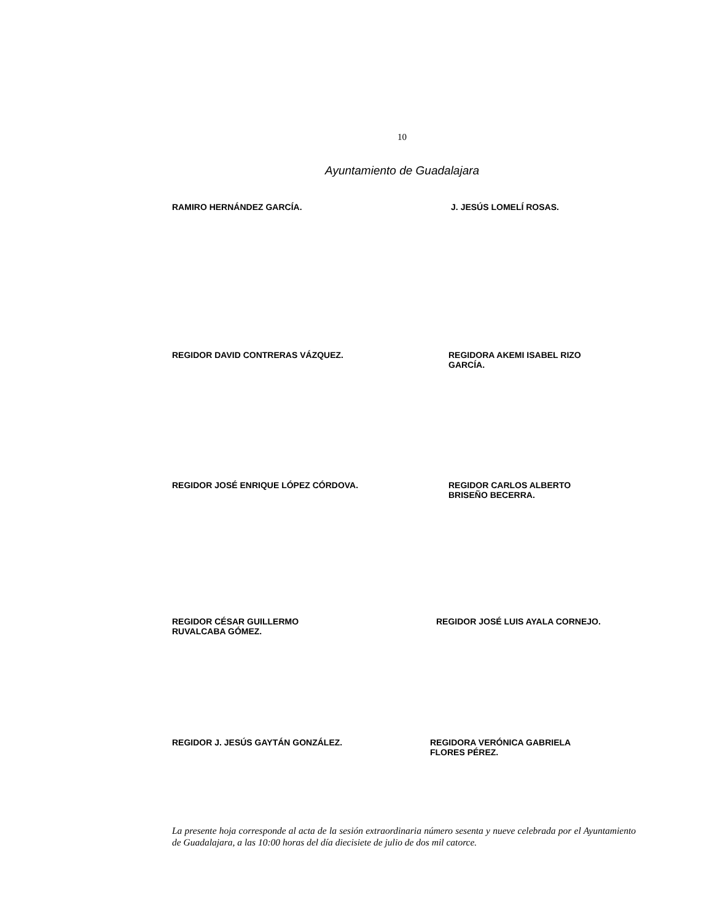10
Ayuntamiento de Guadalajara
RAMIRO HERNÁNDEZ GARCÍA. J. JESÚS LOMELÍ ROSAS.
REGIDOR DAVID CONTRERAS VÁZQUEZ. REGIDORA AKEMI ISABEL RIZO
GARCÍA.
REGIDOR JOSÉ ENRIQUE LÓPEZ CÓRDOVA. REGIDOR CARLOS ALBERTO
BRISEÑO BECERRA.
REGIDOR CÉSAR GUILLERMO
RUVALCABA GÓMEZ.
REGIDOR JOSÉ LUIS AYALA CORNEJO.
REGIDOR J. JESÚS GAYTÁN GONZÁLEZ. REGIDORA VERÓNICA GABRIELA
FLORES PÉREZ.
La presente hoja corresponde al acta de la sesión extraordinaria número sesenta y nueve celebrada por el Ayuntamiento de Guadalajara, a las 10:00 horas del día diecisiete de julio de dos mil catorce.